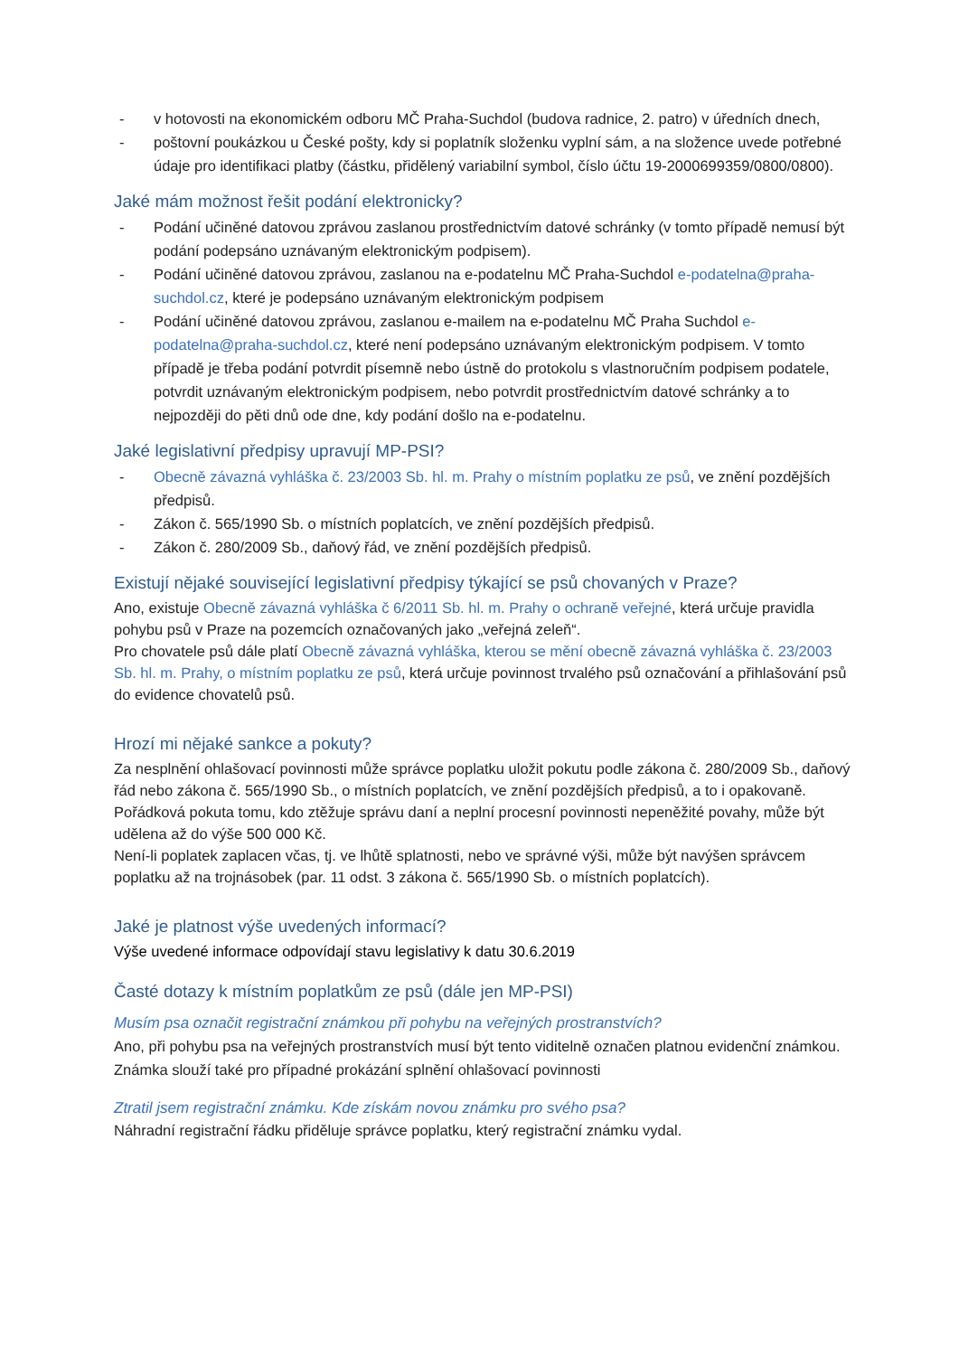- v hotovosti na ekonomickém odboru MČ Praha-Suchdol (budova radnice, 2. patro) v úředních dnech,
- poštovní poukázkou u České pošty, kdy si poplatník složenku vyplní sám, a na složence uvede potřebné údaje pro identifikaci platby (částku, přidělený variabilní symbol, číslo účtu 19-2000699359/0800/0800).
Jaké mám možnost řešit podání elektronicky?
- Podání učiněné datovou zprávou zaslanou prostřednictvím datové schránky (v tomto případě nemusí být podání podepsáno uznávaným elektronickým podpisem).
- Podání učiněné datovou zprávou, zaslanou na e-podatelnu MČ Praha-Suchdol e-podatelna@praha-suchdol.cz, které je podepsáno uznávaným elektronickým podpisem
- Podání učiněné datovou zprávou, zaslanou e-mailem na e-podatelnu MČ Praha Suchdol e-podatelna@praha-suchdol.cz, které není podepsáno uznávaným elektronickým podpisem. V tomto případě je třeba podání potvrdit písemně nebo ústně do protokolu s vlastnoručním podpisem podatele, potvrdit uznávaným elektronickým podpisem, nebo potvrdit prostřednictvím datové schránky a to nejpozději do pěti dnů ode dne, kdy podání došlo na e-podatelnu.
Jaké legislativní předpisy upravují MP-PSI?
- Obecně závazná vyhláška č. 23/2003 Sb. hl. m. Prahy o místním poplatku ze psů, ve znění pozdějších předpisů.
- Zákon č. 565/1990 Sb. o místních poplatcích, ve znění pozdějších předpisů.
- Zákon č. 280/2009 Sb., daňový řád, ve znění pozdějších předpisů.
Existují nějaké související legislativní předpisy týkající se psů chovaných v Praze?
Ano, existuje Obecně závazná vyhláška č 6/2011 Sb. hl. m. Prahy o ochraně veřejné, která určuje pravidla pohybu psů v Praze na pozemcích označovaných jako „veřejná zeleň“.
Pro chovatele psů dále platí Obecně závazná vyhláška, kterou se mění obecně závazná vyhláška č. 23/2003 Sb. hl. m. Prahy, o místním poplatku ze psů, která určuje povinnost trvalého psů označování a přihlašování psů do evidence chovatelů psů.
Hrozí mi nějaké sankce a pokuty?
Za nesplnění ohlašovací povinnosti může správce poplatku uložit pokutu podle zákona č. 280/2009 Sb., daňový řád nebo zákona č. 565/1990 Sb., o místních poplatcích, ve znění pozdějších předpisů, a to i opakovaně. Pořádková pokuta tomu, kdo ztěžuje správu daní a neplní procesní povinnosti nepeněžité povahy, může být udělena až do výše 500 000 Kč.
Není-li poplatek zaplacen včas, tj. ve lhůtě splatnosti, nebo ve správné výši, může být navýšen správcem poplatku až na trojnásobek (par. 11 odst. 3 zákona č. 565/1990 Sb. o místních poplatcích).
Jaké je platnost výše uvedených informací?
Výše uvedené informace odpovídají stavu legislativy k datu 30.6.2019
Časté dotazy k místním poplatkům ze psů (dále jen MP-PSI)
Musím psa označit registrační známkou při pohybu na veřejných prostranstvích?
Ano, při pohybu psa na veřejných prostranstvích musí být tento viditelně označen platnou evidenční známkou. Známka slouží také pro případné prokázání splnění ohlašovací povinnosti
Ztratil jsem registrační známku. Kde získám novou známku pro svého psa?
Náhradní registrační řádku přiděluje správce poplatku, který registrační známku vydal.